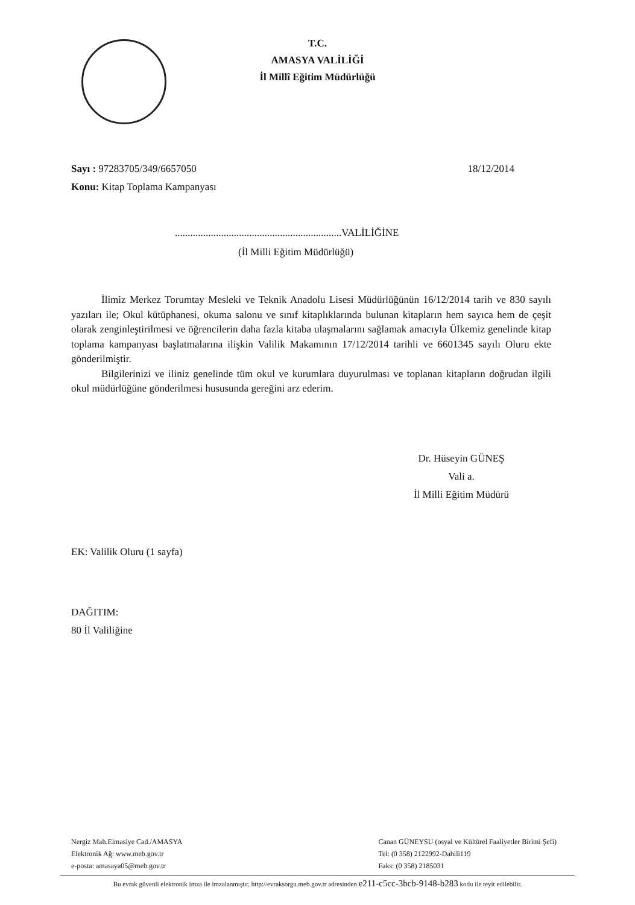T.C.
AMASYA VALİLİĞİ
İl Millî Eğitim Müdürlüğü
18/12/2014 Sayı : 97283705/349/6657050
Konu: Kitap Toplama Kampanyası
.................................................................VALİLİĞİNE
(İl Milli Eğitim Müdürlüğü)
İlimiz Merkez Torumtay Mesleki ve Teknik Anadolu Lisesi Müdürlüğünün 16/12/2014 tarih ve 830 sayılı yazıları ile; Okul kütüphanesi, okuma salonu ve sınıf kitaplıklarında bulunan kitapların hem sayıca hem de çeşit olarak zenginleştirilmesi ve öğrencilerin daha fazla kitaba ulaşmalarını sağlamak amacıyla Ülkemiz genelinde kitap toplama kampanyası başlatmalarına ilişkin Valilik Makamının 17/12/2014 tarihli ve 6601345 sayılı Oluru ekte gönderilmiştir.
Bilgilerinizi ve iliniz genelinde tüm okul ve kurumlara duyurulması ve toplanan kitapların doğrudan ilgili okul müdürlüğüne gönderilmesi hususunda gereğini arz ederim.
Dr. Hüseyin GÜNEŞ
Vali a.
İl Milli Eğitim Müdürü
EK: Valilik Oluru (1 sayfa)
DAĞITIM:
80 İl Valiliğine
Nergiz Mah.Elmasiye Cad./AMASYA
Elektronik Ağ: www.meb.gov.tr
e-posta: amasaya05@meb.gov.tr
Canan GÜNEYSU (osyal ve Kültürel Faaliyetler Birimi Şefi)
Tel: (0 358) 2122992-Dahili119
Faks: (0 358) 2185031
Bu evrak güvenli elektronik imza ile imzalanmıştır. http://evraksorgu.meb.gov.tr adresinden e211-c5cc-3bcb-9148-b283 kodu ile teyit edilebilir.